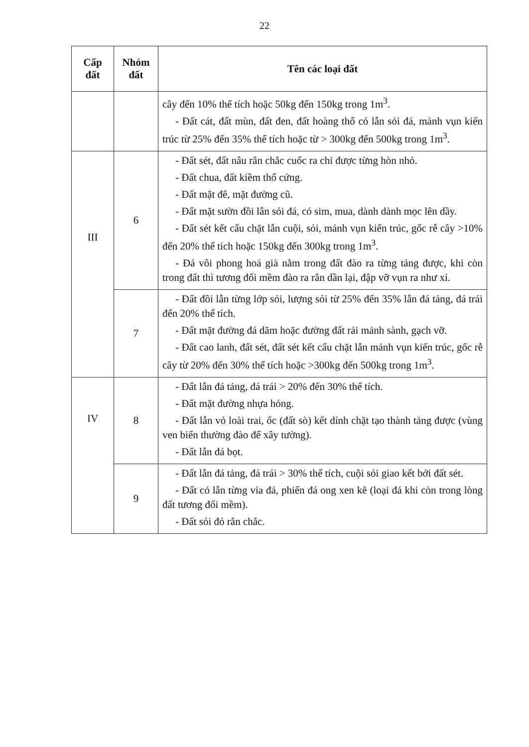22
| Cấp đất | Nhóm đất | Tên các loại đất |
| --- | --- | --- |
| | | cây đến 10% thể tích hoặc 50kg đến 150kg trong 1m<sup>3</sup>. - Đất cát, đất mùn, đất đen, đất hoàng thổ có lẫn sỏi đá, mảnh vụn kiến trúc từ 25% đến 35% thể tích hoặc từ > 300kg đến 500kg trong 1m<sup>3</sup>. |
| III | 6 | - Đất sét, đất nâu rắn chắc cuốc ra chỉ được từng hòn nhỏ. - Đất chua, đất kiềm thổ cứng. - Đất mặt đê, mặt đường cũ. - Đất mặt sườn đồi lẫn sỏi đá, có sim, mua, dành dành mọc lên dầy. - Đất sét kết cấu chặt lẫn cuội, sỏi, mảnh vụn kiến trúc, gốc rễ cây >10% đến 20% thể tích hoặc 150kg đến 300kg trong 1m<sup>3</sup>. - Đá vôi phong hoá già nằm trong đất đào ra từng tảng được, khi còn trong đất thì tương đối mềm đào ra rắn dần lại, đập vỡ vụn ra như xỉ. |
| | 7 | - Đất đồi lẫn từng lớp sỏi, lượng sỏi từ 25% đến 35% lẫn đá tảng, đá trái đến 20% thể tích. - Đất mặt đường đá dăm hoặc đường đất rải mảnh sành, gạch vỡ. - Đất cao lanh, đất sét, đất sét kết cấu chặt lẫn mảnh vụn kiến trúc, gốc rễ cây từ 20% đến 30% thể tích hoặc >300kg đến 500kg trong 1m<sup>3</sup>. |
| IV | 8 | - Đất lẫn đá tảng, đá trái > 20% đến 30% thể tích. - Đất mặt đường nhựa hỏng. - Đất lẫn vỏ loài trai, ốc (đất sò) kết dính chặt tạo thành tảng được (vùng ven biển thường đào để xây tường). - Đất lẫn đá bọt. |
| | 9 | - Đất lẫn đá tảng, đá trái > 30% thể tích, cuội sỏi giao kết bởi đất sét. - Đất có lẫn từng vỉa đá, phiến đá ong xen kẽ (loại đá khi còn trong lòng đất tương đối mềm). - Đất sỏi đỏ rắn chắc. |